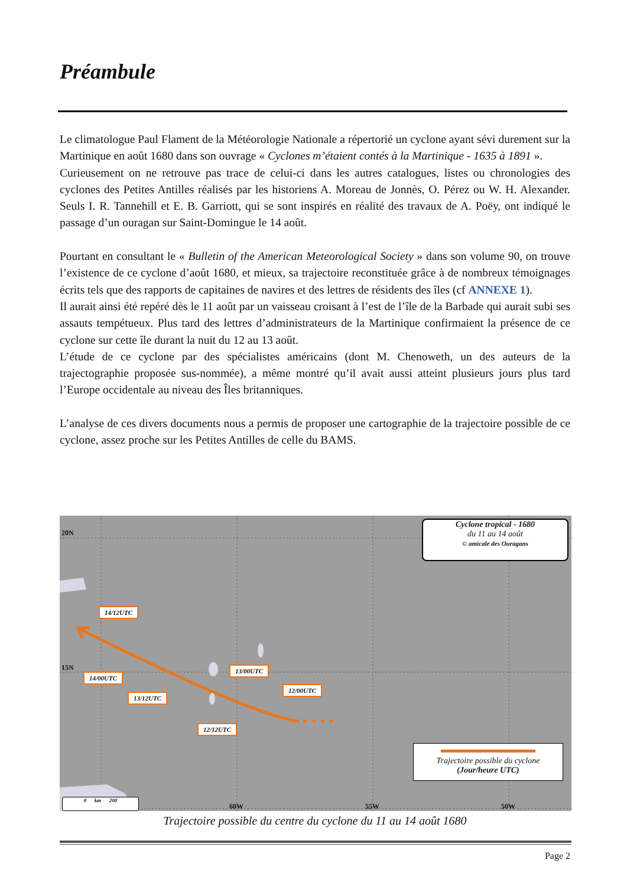Préambule
Le climatologue Paul Flament de la Météorologie Nationale a répertorié un cyclone ayant sévi durement sur la Martinique en août 1680 dans son ouvrage « Cyclones m’étaient contés à la Martinique - 1635 à 1891 ».
Curieusement on ne retrouve pas trace de celui-ci dans les autres catalogues, listes ou chronologies des cyclones des Petites Antilles réalisés par les historiens A. Moreau de Jonnès, O. Pérez ou W. H. Alexander. Seuls I. R. Tannehill et E. B. Garriott, qui se sont inspirés en réalité des travaux de A. Poëy, ont indiqué le passage d’un ouragan sur Saint-Domingue le 14 août.
Pourtant en consultant le « Bulletin of the American Meteorological Society » dans son volume 90, on trouve l’existence de ce cyclone d’août 1680, et mieux, sa trajectoire reconstituée grâce à de nombreux témoignages écrits tels que des rapports de capitaines de navires et des lettres de résidents des îles (cf ANNEXE 1).
Il aurait ainsi été repéré dès le 11 août par un vaisseau croisant à l’est de l’île de la Barbade qui aurait subi ses assauts tempétueux. Plus tard des lettres d’administrateurs de la Martinique confirmaient la présence de ce cyclone sur cette île durant la nuit du 12 au 13 août.
L’étude de ce cyclone par des spécialistes américains (dont M. Chenoweth, un des auteurs de la trajectographie proposée sus-nommée), a même montré qu’il avait aussi atteint plusieurs jours plus tard l’Europe occidentale au niveau des Îles britanniques.
L’analyse de ces divers documents nous a permis de proposer une cartographie de la trajectoire possible de ce cyclone, assez proche sur les Petites Antilles de celle du BAMS.
20N
15N
60W 55W 50W
Cyclone tropical - 1680
du 11 au 14 août
© amicale des Ouragans
14/12UTC
14/00UTC
13/12UTC
13/00UTC
12/00UTC
12/12UTC
Trajectoire possible du cyclone
(Jour/heure UTC)
0 km 200
Trajectoire possible du centre du cyclone du 11 au 14 août 1680
Page 2